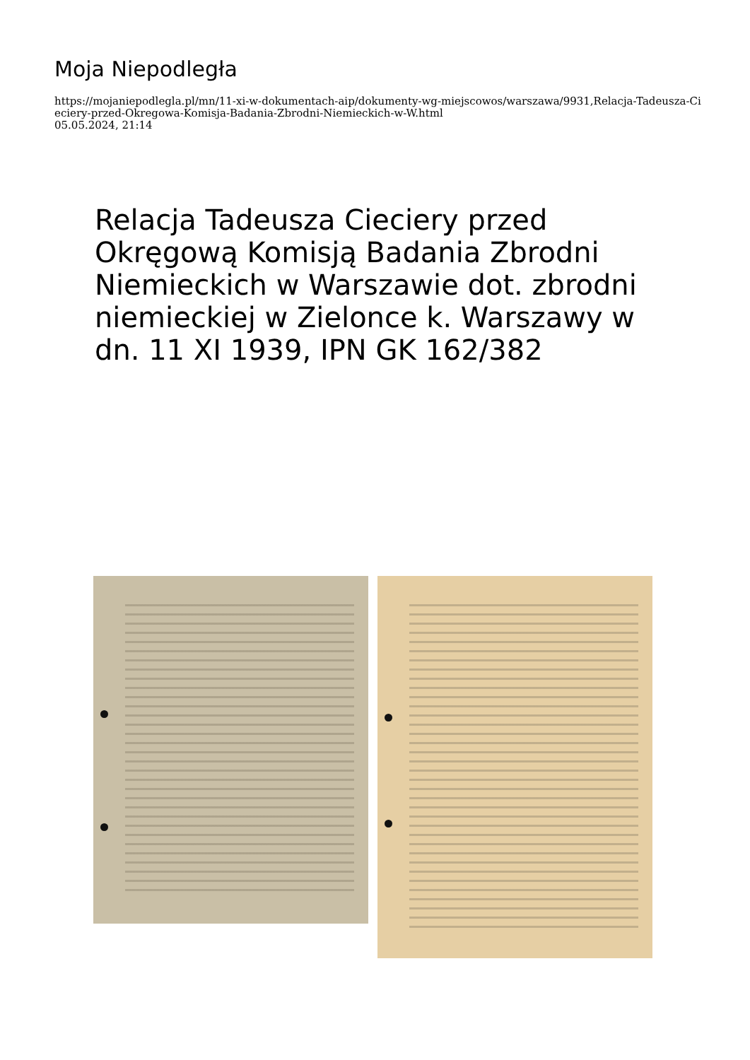Moja Niepodległa
https://mojaniepodlegla.pl/mn/11-xi-w-dokumentach-aip/dokumenty-wg-miejscowos/warszawa/9931,Relacja-Tadeusza-Cieciery-przed-Okregowa-Komisja-Badania-Zbrodni-Niemieckich-w-W.html
05.05.2024, 21:14
Relacja Tadeusza Cieciery przed Okręgową Komisją Badania Zbrodni Niemieckich w Warszawie dot. zbrodni niemieckiej w Zielonce k. Warszawy w dn. 11 XI 1939, IPN GK 162/382